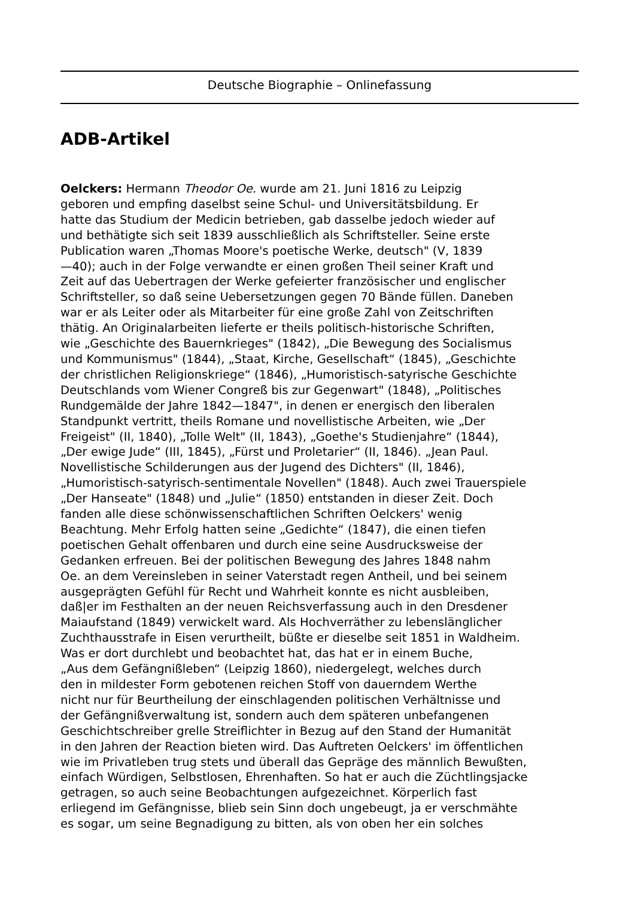Deutsche Biographie – Onlinefassung
ADB-Artikel
Oelckers: Hermann Theodor Oe. wurde am 21. Juni 1816 zu Leipzig
geboren und empfing daselbst seine Schul- und Universitätsbildung. Er
hatte das Studium der Medicin betrieben, gab dasselbe jedoch wieder auf
und bethätigte sich seit 1839 ausschließlich als Schriftsteller. Seine erste
Publication waren „Thomas Moore's poetische Werke, deutsch" (V, 1839
—40); auch in der Folge verwandte er einen großen Theil seiner Kraft und
Zeit auf das Uebertragen der Werke gefeierter französischer und englischer
Schriftsteller, so daß seine Uebersetzungen gegen 70 Bände füllen. Daneben
war er als Leiter oder als Mitarbeiter für eine große Zahl von Zeitschriften
thätig. An Originalarbeiten lieferte er theils politisch-historische Schriften,
wie „Geschichte des Bauernkrieges" (1842), „Die Bewegung des Socialismus
und Kommunismus" (1844), „Staat, Kirche, Gesellschaft“ (1845), „Geschichte
der christlichen Religionskriege“ (1846), „Humoristisch-satyrische Geschichte
Deutschlands vom Wiener Congreß bis zur Gegenwart" (1848), „Politisches
Rundgemälde der Jahre 1842—1847", in denen er energisch den liberalen
Standpunkt vertritt, theils Romane und novellistische Arbeiten, wie „Der
Freigeist" (II, 1840), „Tolle Welt" (II, 1843), „Goethe's Studienjahre“ (1844),
„Der ewige Jude“ (III, 1845), „Fürst und Proletarier“ (II, 1846). „Jean Paul.
Novellistische Schilderungen aus der Jugend des Dichters" (II, 1846),
„Humoristisch-satyrisch-sentimentale Novellen" (1848). Auch zwei Trauerspiele
„Der Hanseate" (1848) und „Julie“ (1850) entstanden in dieser Zeit. Doch
fanden alle diese schönwissenschaftlichen Schriften Oelckers' wenig
Beachtung. Mehr Erfolg hatten seine „Gedichte“ (1847), die einen tiefen
poetischen Gehalt offenbaren und durch eine seine Ausdrucksweise der
Gedanken erfreuen. Bei der politischen Bewegung des Jahres 1848 nahm
Oe. an dem Vereinsleben in seiner Vaterstadt regen Antheil, und bei seinem
ausgeprägten Gefühl für Recht und Wahrheit konnte es nicht ausbleiben,
daß|er im Festhalten an der neuen Reichsverfassung auch in den Dresdener
Maiaufstand (1849) verwickelt ward. Als Hochverräther zu lebenslänglicher
Zuchthausstrafe in Eisen verurtheilt, büßte er dieselbe seit 1851 in Waldheim.
Was er dort durchlebt und beobachtet hat, das hat er in einem Buche,
„Aus dem Gefängnißleben“ (Leipzig 1860), niedergelegt, welches durch
den in mildester Form gebotenen reichen Stoff von dauerndem Werthe
nicht nur für Beurtheilung der einschlagenden politischen Verhältnisse und
der Gefängnißverwaltung ist, sondern auch dem späteren unbefangenen
Geschichtschreiber grelle Streiflichter in Bezug auf den Stand der Humanität
in den Jahren der Reaction bieten wird. Das Auftreten Oelckers' im öffentlichen
wie im Privatleben trug stets und überall das Gepräge des männlich Bewußten,
einfach Würdigen, Selbstlosen, Ehrenhaften. So hat er auch die Züchtlingsjacke
getragen, so auch seine Beobachtungen aufgezeichnet. Körperlich fast
erliegend im Gefängnisse, blieb sein Sinn doch ungebeugt, ja er verschmähte
es sogar, um seine Begnadigung zu bitten, als von oben her ein solches